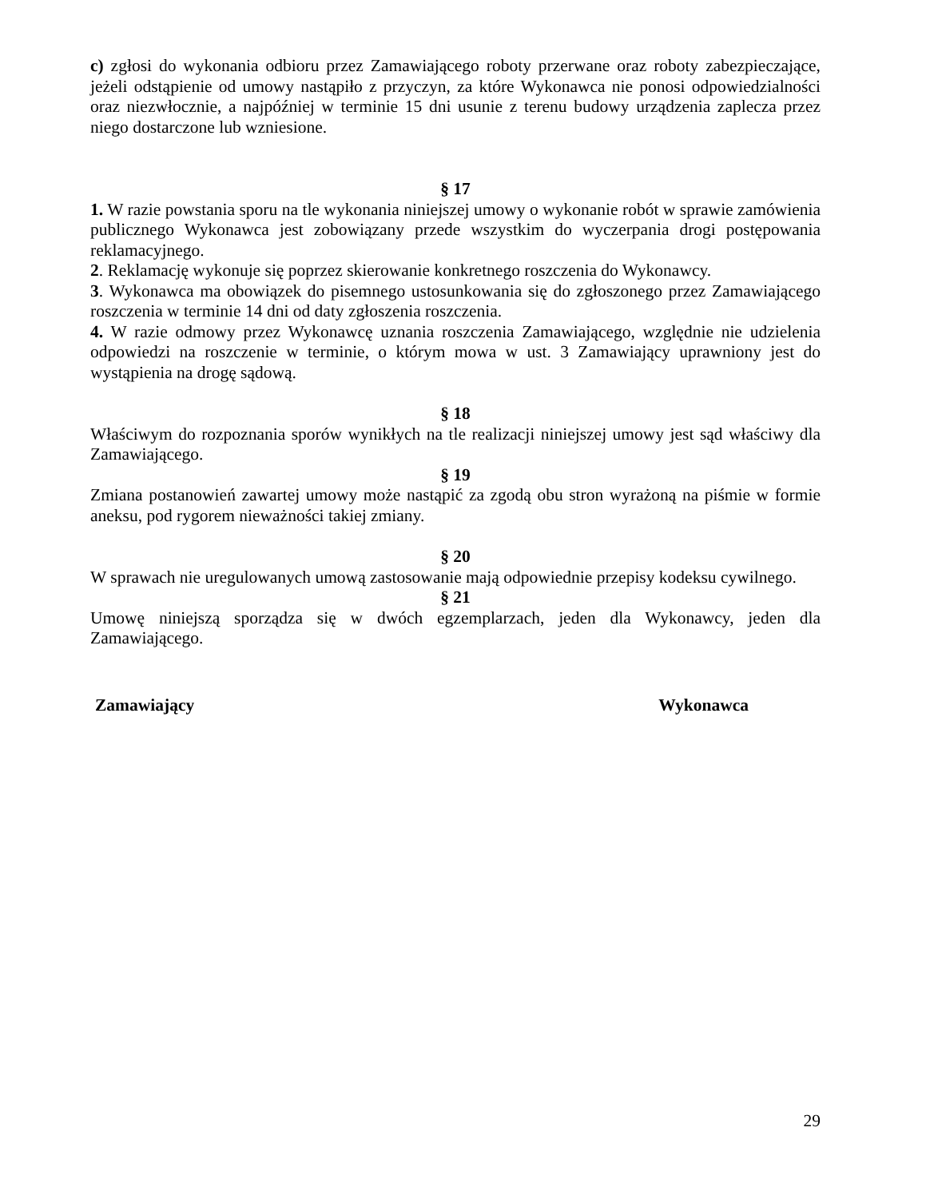c) zgłosi do wykonania odbioru przez Zamawiającego roboty przerwane oraz roboty zabezpieczające, jeżeli odstąpienie od umowy nastąpiło z przyczyn, za które Wykonawca nie ponosi odpowiedzialności oraz niezwłocznie, a najpóźniej w terminie 15 dni usunie z terenu budowy urządzenia zaplecza przez niego dostarczone lub wzniesione.
§ 17
1. W razie powstania sporu na tle wykonania niniejszej umowy o wykonanie robót w sprawie zamówienia publicznego Wykonawca jest zobowiązany przede wszystkim do wyczerpania drogi postępowania reklamacyjnego.
2. Reklamację wykonuje się poprzez skierowanie konkretnego roszczenia do Wykonawcy.
3. Wykonawca ma obowiązek do pisemnego ustosunkowania się do zgłoszonego przez Zamawiającego roszczenia w terminie 14 dni od daty zgłoszenia roszczenia.
4. W razie odmowy przez Wykonawcę uznania roszczenia Zamawiającego, względnie nie udzielenia odpowiedzi na roszczenie w terminie, o którym mowa w ust. 3 Zamawiający uprawniony jest do wystąpienia na drogę sądową.
§ 18
Właściwym do rozpoznania sporów wynikłych na tle realizacji niniejszej umowy jest sąd właściwy dla Zamawiającego.
§ 19
Zmiana postanowień zawartej umowy może nastąpić za zgodą obu stron wyrażoną na piśmie w formie aneksu, pod rygorem nieważności takiej zmiany.
§ 20
W sprawach nie uregulowanych umową zastosowanie mają odpowiednie przepisy kodeksu cywilnego.
§ 21
Umowę niniejszą sporządza się w dwóch egzemplarzach, jeden dla Wykonawcy, jeden dla Zamawiającego.
Zamawiający Wykonawca
29